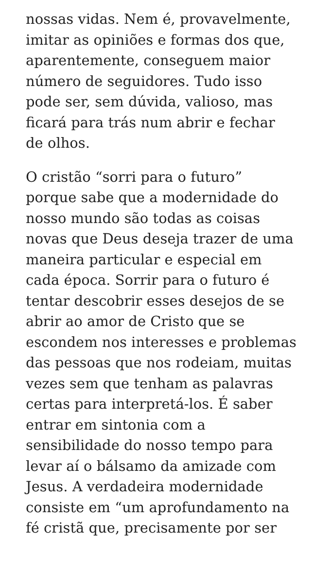nossas vidas. Nem é, provavelmente,
imitar as opiniões e formas dos que,
aparentemente, conseguem maior
número de seguidores. Tudo isso
pode ser, sem dúvida, valioso, mas
ficará para trás num abrir e fechar
de olhos.
O cristão “sorri para o futuro”
porque sabe que a modernidade do
nosso mundo são todas as coisas
novas que Deus deseja trazer de uma
maneira particular e especial em
cada época. Sorrir para o futuro é
tentar descobrir esses desejos de se
abrir ao amor de Cristo que se
escondem nos interesses e problemas
das pessoas que nos rodeiam, muitas
vezes sem que tenham as palavras
certas para interpretá-los. É saber
entrar em sintonia com a
sensibilidade do nosso tempo para
levar aí o bálsamo da amizade com
Jesus. A verdadeira modernidade
consiste em “um aprofundamento na
fé cristã que, precisamente por ser